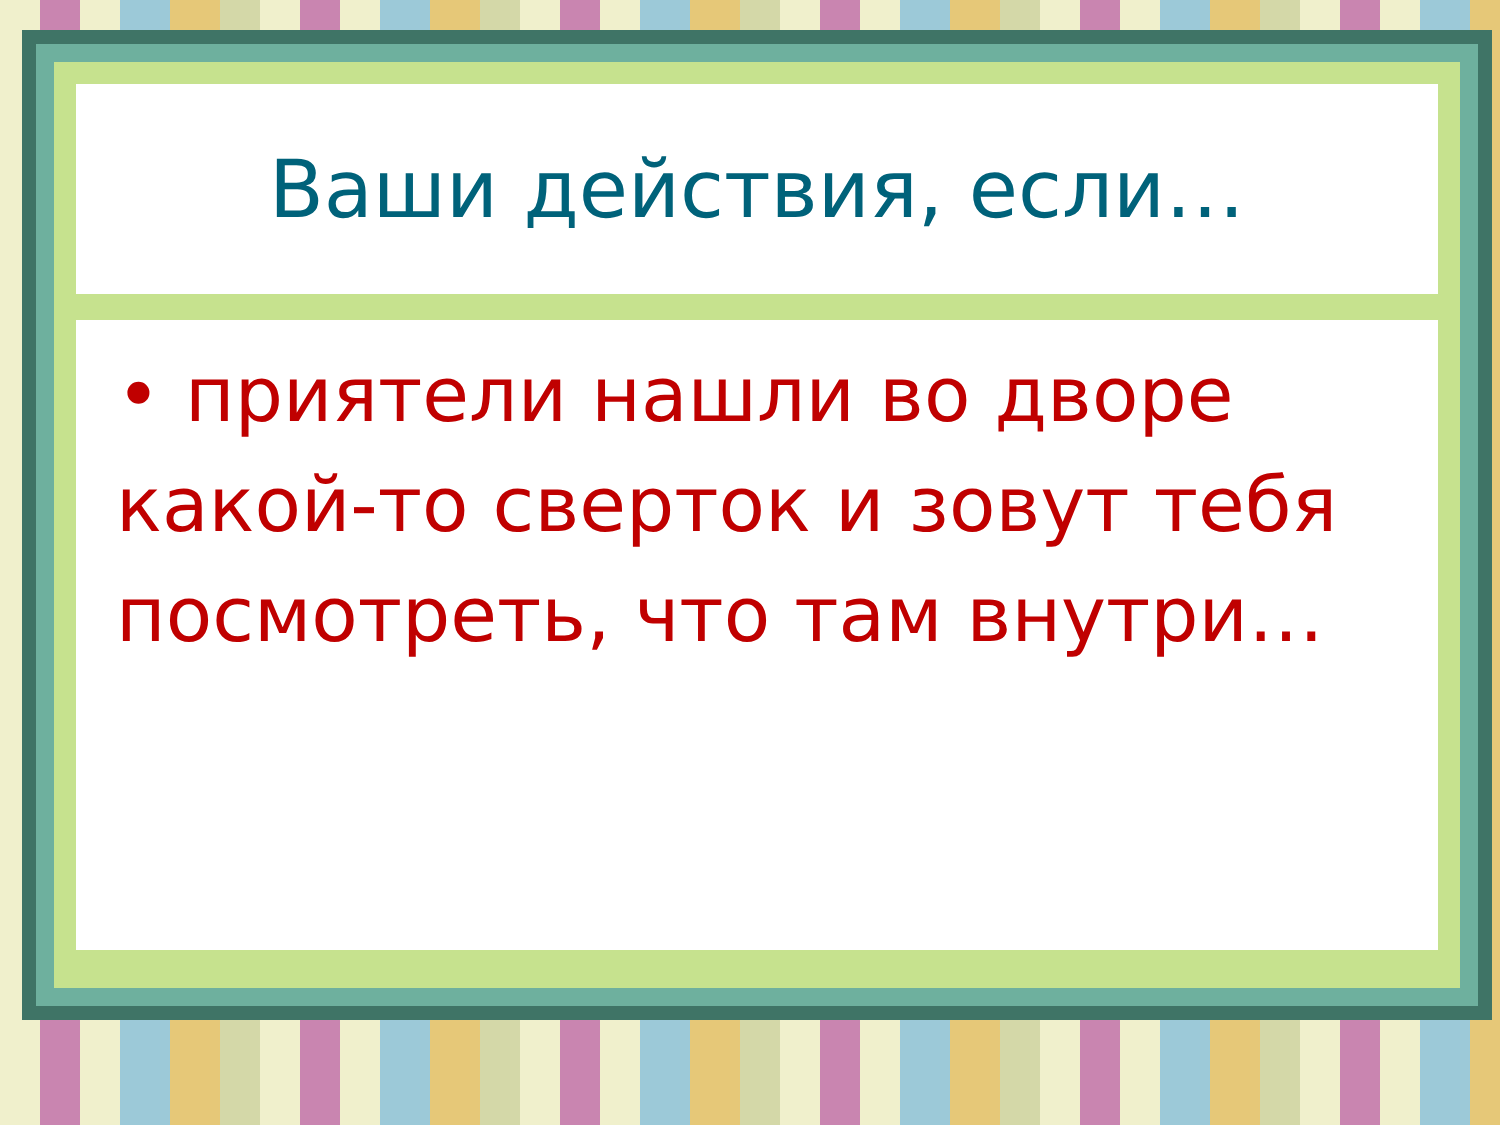Ваши действия, если…
• приятели нашли во дворе какой-то сверток и зовут тебя посмотреть, что там внутри…